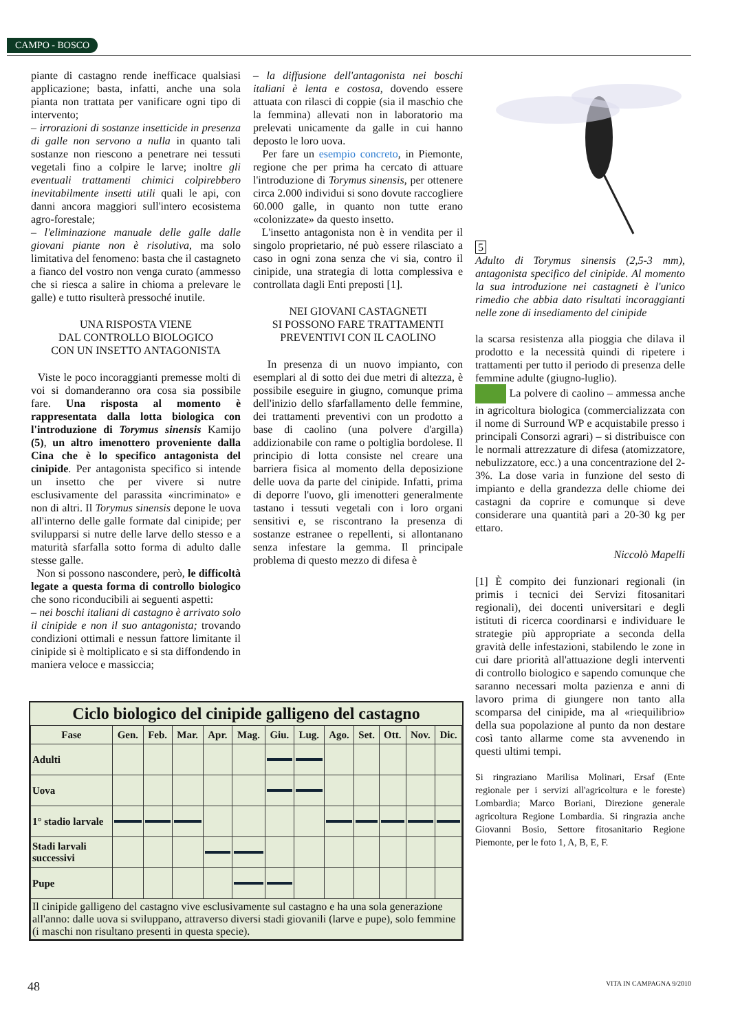CAMPO - BOSCO
piante di castagno rende inefficace qualsiasi applicazione; basta, infatti, anche una sola pianta non trattata per vanificare ogni tipo di intervento;
– irrorazioni di sostanze insetticide in presenza di galle non servono a nulla in quanto tali sostanze non riescono a penetrare nei tessuti vegetali fino a colpire le larve; inoltre gli eventuali trattamenti chimici colpirebbero inevitabilmente insetti utili quali le api, con danni ancora maggiori sull'intero ecosistema agro-forestale;
– l'eliminazione manuale delle galle dalle giovani piante non è risolutiva, ma solo limitativa del fenomeno: basta che il castagneto a fianco del vostro non venga curato (ammesso che si riesca a salire in chioma a prelevare le galle) e tutto risulterà pressoché inutile.
UNA RISPOSTA VIENE
DAL CONTROLLO BIOLOGICO
CON UN INSETTO ANTAGONISTA
Viste le poco incoraggianti premesse molti di voi si domanderanno ora cosa sia possibile fare. Una risposta al momento è rappresentata dalla lotta biologica con l'introduzione di Torymus sinensis Kamijo (5), un altro imenottero proveniente dalla Cina che è lo specifico antagonista del cinipide. Per antagonista specifico si intende un insetto che per vivere si nutre esclusivamente del parassita «incriminato» e non di altri. Il Torymus sinensis depone le uova all'interno delle galle formate dal cinipide; per svilupparsi si nutre delle larve dello stesso e a maturità sfarfalla sotto forma di adulto dalle stesse galle.
Non si possono nascondere, però, le difficoltà legate a questa forma di controllo biologico che sono riconducibili ai seguenti aspetti:
– nei boschi italiani di castagno è arrivato solo il cinipide e non il suo antagonista; trovando condizioni ottimali e nessun fattore limitante il cinipide si è moltiplicato e si sta diffondendo in maniera veloce e massiccia;
– la diffusione dell'antagonista nei boschi italiani è lenta e costosa, dovendo essere attuata con rilasci di coppie (sia il maschio che la femmina) allevati non in laboratorio ma prelevati unicamente da galle in cui hanno deposto le loro uova.
Per fare un esempio concreto, in Piemonte, regione che per prima ha cercato di attuare l'introduzione di Torymus sinensis, per ottenere circa 2.000 individui si sono dovute raccogliere 60.000 galle, in quanto non tutte erano «colonizzate» da questo insetto.
L'insetto antagonista non è in vendita per il singolo proprietario, né può essere rilasciato a caso in ogni zona senza che vi sia, contro il cinipide, una strategia di lotta complessiva e controllata dagli Enti preposti [1].
NEI GIOVANI CASTAGNETI
SI POSSONO FARE TRATTAMENTI
PREVENTIVI CON IL CAOLINO
In presenza di un nuovo impianto, con esemplari al di sotto dei due metri di altezza, è possibile eseguire in giugno, comunque prima dell'inizio dello sfarfallamento delle femmine, dei trattamenti preventivi con un prodotto a base di caolino (una polvere d'argilla) addizionabile con rame o poltiglia bordolese. Il principio di lotta consiste nel creare una barriera fisica al momento della deposizione delle uova da parte del cinipide. Infatti, prima di deporre l'uovo, gli imenotteri generalmente tastano i tessuti vegetali con i loro organi sensitivi e, se riscontrano la presenza di sostanze estranee o repellenti, si allontanano senza infestare la gemma. Il principale problema di questo mezzo di difesa è
5
Adulto di Torymus sinensis (2,5-3 mm), antagonista specifico del cinipide. Al momento la sua introduzione nei castagneti è l'unico rimedio che abbia dato risultati incoraggianti nelle zone di insediamento del cinipide
la scarsa resistenza alla pioggia che dilava il prodotto e la necessità quindi di ripetere i trattamenti per tutto il periodo di presenza delle femmine adulte (giugno-luglio).
La polvere di caolino – ammessa anche in agricoltura biologica (commercializzata con il nome di Surround WP e acquistabile presso i principali Consorzi agrari) – si distribuisce con le normali attrezzature di difesa (atomizzatore, nebulizzatore, ecc.) a una concentrazione del 2-3%. La dose varia in funzione del sesto di impianto e della grandezza delle chiome dei castagni da coprire e comunque si deve considerare una quantità pari a 20-30 kg per ettaro.
Niccolò Mapelli
[1] È compito dei funzionari regionali (in primis i tecnici dei Servizi fitosanitari regionali), dei docenti universitari e degli istituti di ricerca coordinarsi e individuare le strategie più appropriate a seconda della gravità delle infestazioni, stabilendo le zone in cui dare priorità all'attuazione degli interventi di controllo biologico e sapendo comunque che saranno necessari molta pazienza e anni di lavoro prima di giungere non tanto alla scomparsa del cinipide, ma al «riequilibrio» della sua popolazione al punto da non destare così tanto allarme come sta avvenendo in questi ultimi tempi.
Si ringraziano Marilisa Molinari, Ersaf (Ente regionale per i servizi all'agricoltura e le foreste) Lombardia; Marco Boriani, Direzione generale agricoltura Regione Lombardia. Si ringrazia anche Giovanni Bosio, Settore fitosanitario Regione Piemonte, per le foto 1, A, B, E, F.
Ciclo biologico del cinipide galligeno del castagno
| Fase | Gen. | Feb. | Mar. | Apr. | Mag. | Giu. | Lug. | Ago. | Set. | Ott. | Nov. | Dic. |
| --- | --- | --- | --- | --- | --- | --- | --- | --- | --- | --- | --- | --- |
| Adulti | | | | | | | | | | | | |
| Uova | | | | | | | | | | | | |
| 1° stadio larvale | | | | | | | | | | | | |
| Stadi larvali successivi | | | | | | | | | | | | |
| Pupe | | | | | | | | | | | | |
| Il cinipide galligeno del castagno vive esclusivamente sul castagno e ha una sola generazione all'anno: dalle uova si sviluppano, attraverso diversi stadi giovanili (larve e pupe), solo femmine (i maschi non risultano presenti in questa specie). | | | | | | | | | | | | |
48 VITA IN CAMPAGNA 9/2010